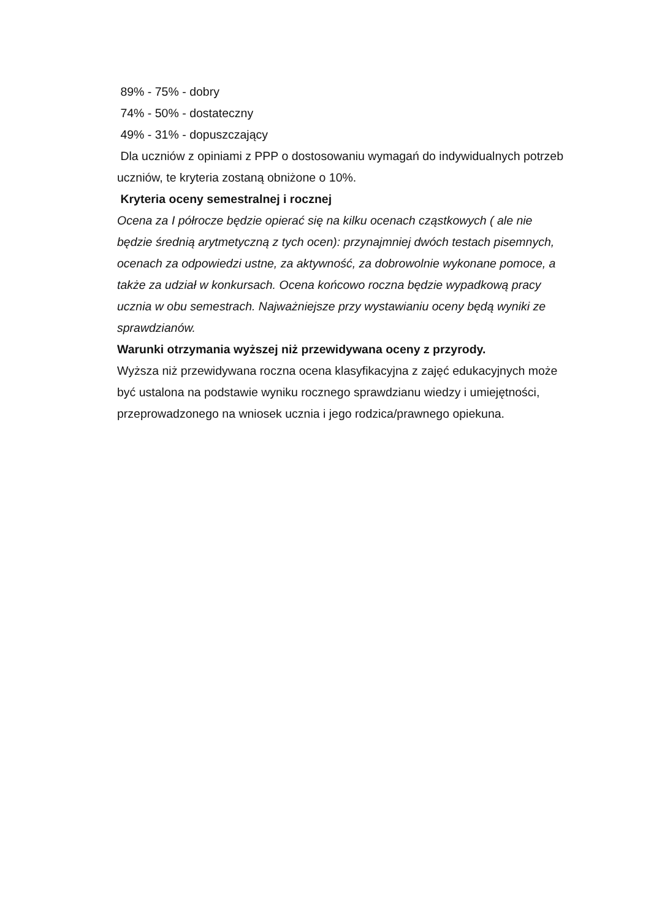89% - 75% - dobry
74% - 50% - dostateczny
49% - 31% - dopuszczający
Dla uczniów z opiniami z PPP o dostosowaniu wymagań do indywidualnych potrzeb uczniów, te kryteria zostaną obniżone o 10%.
Kryteria oceny semestralnej i rocznej
Ocena za I półrocze będzie opierać się na kilku ocenach cząstkowych ( ale nie będzie średnią arytmetyczną z tych ocen): przynajmniej dwóch testach pisemnych, ocenach za odpowiedzi ustne, za aktywność, za dobrowolnie wykonane pomoce, a także za udział w konkursach. Ocena końcowo roczna będzie wypadkową pracy ucznia w obu semestrach. Najważniejsze przy wystawianiu oceny będą wyniki ze sprawdzianów.
Warunki otrzymania wyższej niż przewidywana oceny z przyrody.
Wyższa niż przewidywana roczna ocena klasyfikacyjna z zajęć edukacyjnych może być ustalona na podstawie wyniku rocznego sprawdzianu wiedzy i umiejętności, przeprowadzonego na wniosek ucznia i jego rodzica/prawnego opiekuna.